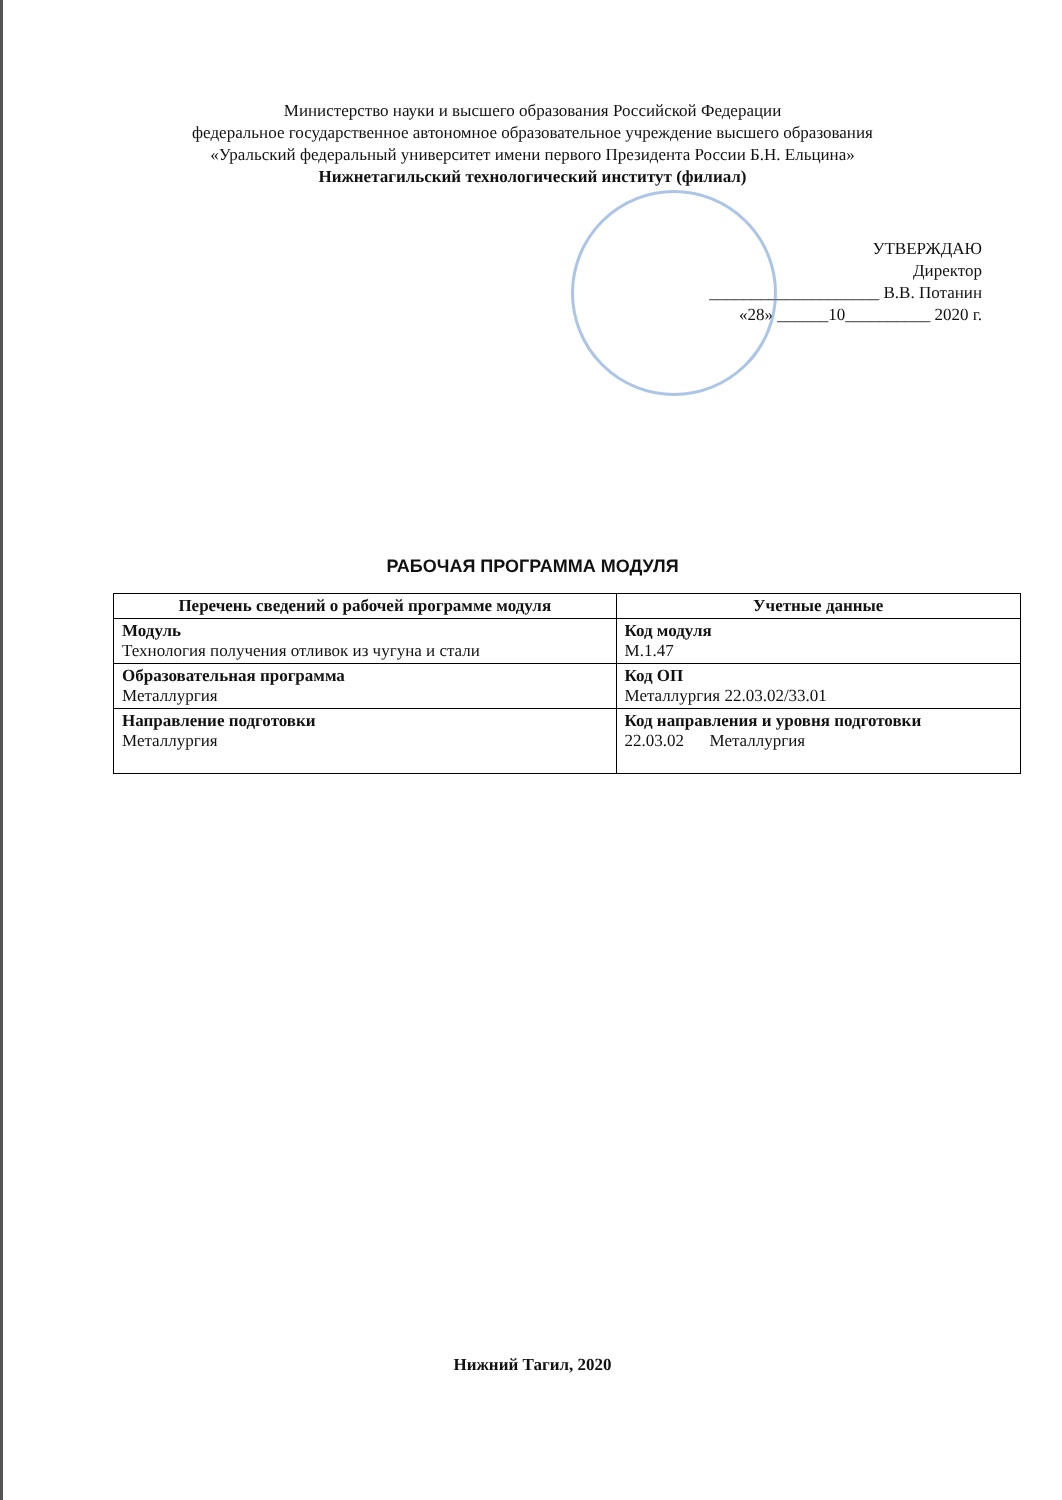Министерство науки и высшего образования Российской Федерации
федеральное государственное автономное образовательное учреждение высшего образования
«Уральский федеральный университет имени первого Президента России Б.Н. Ельцина»
Нижнетагильский технологический институт (филиал)
УТВЕРЖДАЮ
Директор
____________________ В.В. Потанин
«28» ______10__________ 2020 г.
РАБОЧАЯ ПРОГРАММА МОДУЛЯ
| Перечень сведений о рабочей программе модуля | Учетные данные |
| --- | --- |
| Модуль Технология получения отливок из чугуна и стали | Код модуля М.1.47 |
| Образовательная программа Металлургия | Код ОП Металлургия 22.03.02/33.01 |
| Направление подготовки Металлургия | Код направления и уровня подготовки 22.03.02 Металлургия |
Нижний Тагил, 2020